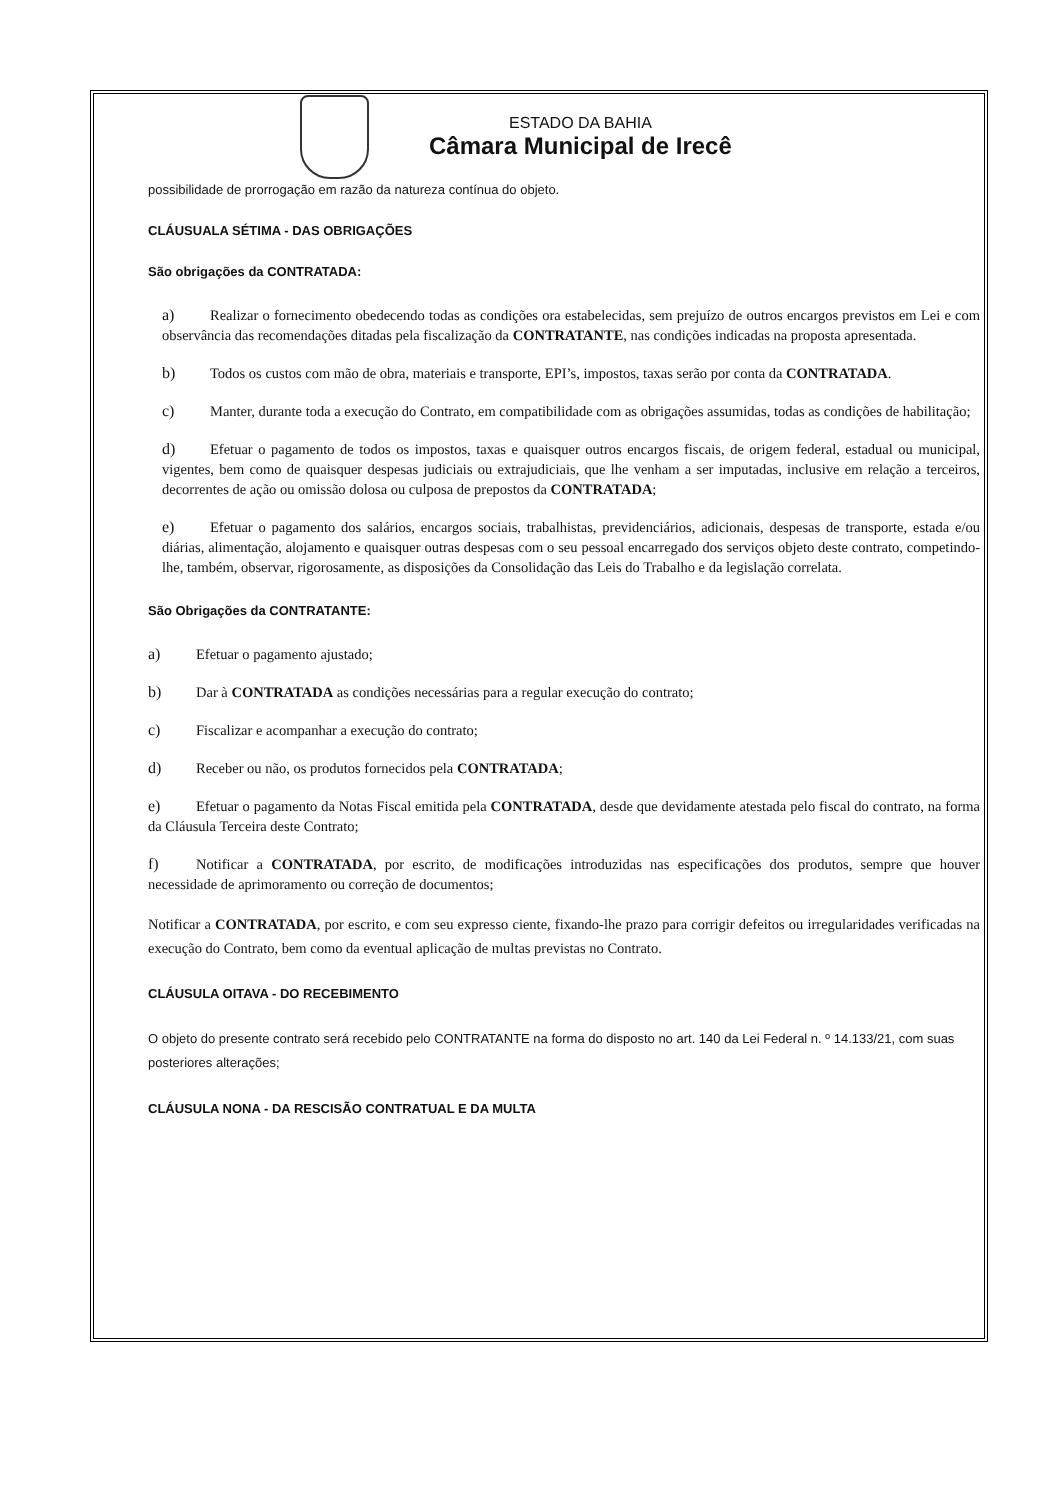ESTADO DA BAHIA
Câmara Municipal de Irecê
possibilidade de prorrogação em razão da natureza contínua do objeto.
CLÁUSUALA SÉTIMA - DAS OBRIGAÇÕES
São obrigações da CONTRATADA:
a) Realizar o fornecimento obedecendo todas as condições ora estabelecidas, sem prejuízo de outros encargos previstos em Lei e com observância das recomendações ditadas pela fiscalização da CONTRATANTE, nas condições indicadas na proposta apresentada.
b) Todos os custos com mão de obra, materiais e transporte, EPI’s, impostos, taxas serão por conta da CONTRATADA.
c) Manter, durante toda a execução do Contrato, em compatibilidade com as obrigações assumidas, todas as condições de habilitação;
d) Efetuar o pagamento de todos os impostos, taxas e quaisquer outros encargos fiscais, de origem federal, estadual ou municipal, vigentes, bem como de quaisquer despesas judiciais ou extrajudiciais, que lhe venham a ser imputadas, inclusive em relação a terceiros, decorrentes de ação ou omissão dolosa ou culposa de prepostos da CONTRATADA;
e) Efetuar o pagamento dos salários, encargos sociais, trabalhistas, previdenciários, adicionais, despesas de transporte, estada e/ou diárias, alimentação, alojamento e quaisquer outras despesas com o seu pessoal encarregado dos serviços objeto deste contrato, competindo-lhe, também, observar, rigorosamente, as disposições da Consolidação das Leis do Trabalho e da legislação correlata.
São Obrigações da CONTRATANTE:
a) Efetuar o pagamento ajustado;
b) Dar à CONTRATADA as condições necessárias para a regular execução do contrato;
c) Fiscalizar e acompanhar a execução do contrato;
d) Receber ou não, os produtos fornecidos pela CONTRATADA;
e) Efetuar o pagamento da Notas Fiscal emitida pela CONTRATADA, desde que devidamente atestada pelo fiscal do contrato, na forma da Cláusula Terceira deste Contrato;
f) Notificar a CONTRATADA, por escrito, de modificações introduzidas nas especificações dos produtos, sempre que houver necessidade de aprimoramento ou correção de documentos;
Notificar a CONTRATADA, por escrito, e com seu expresso ciente, fixando-lhe prazo para corrigir defeitos ou irregularidades verificadas na execução do Contrato, bem como da eventual aplicação de multas previstas no Contrato.
CLÁUSULA OITAVA - DO RECEBIMENTO
O objeto do presente contrato será recebido pelo CONTRATANTE na forma do disposto no art. 140 da Lei Federal n. º 14.133/21, com suas posteriores alterações;
CLÁUSULA NONA - DA RESCISÃO CONTRATUAL E DA MULTA